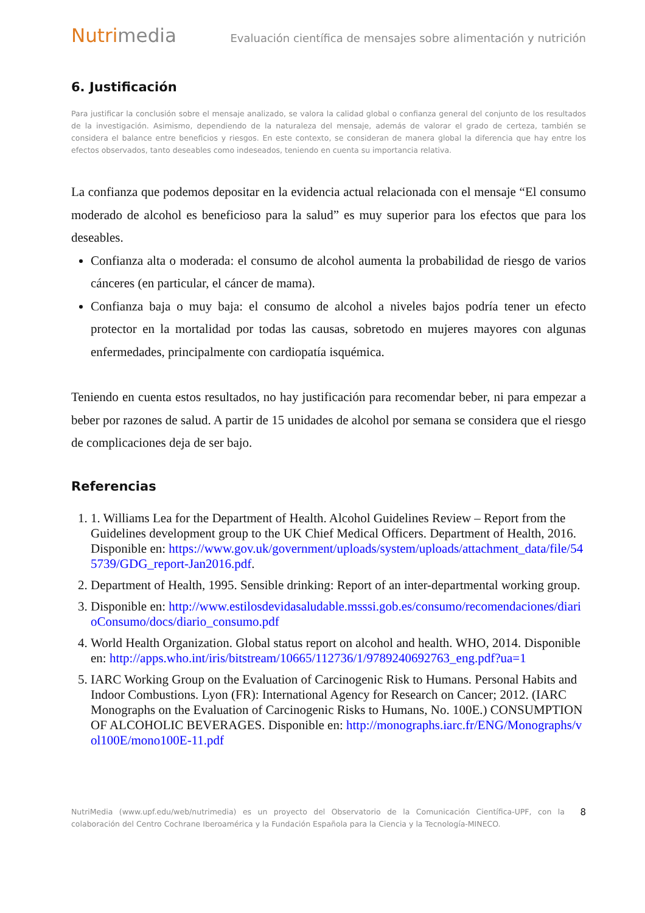Nutrimedia
Evaluación científica de mensajes sobre alimentación y nutrición
6. Justificación
Para justificar la conclusión sobre el mensaje analizado, se valora la calidad global o confianza general del conjunto de los resultados de la investigación. Asimismo, dependiendo de la naturaleza del mensaje, además de valorar el grado de certeza, también se considera el balance entre beneficios y riesgos. En este contexto, se consideran de manera global la diferencia que hay entre los efectos observados, tanto deseables como indeseados, teniendo en cuenta su importancia relativa.
La confianza que podemos depositar en la evidencia actual relacionada con el mensaje “El consumo moderado de alcohol es beneficioso para la salud” es muy superior para los efectos que para los deseables.
Confianza alta o moderada: el consumo de alcohol aumenta la probabilidad de riesgo de varios cánceres (en particular, el cáncer de mama).
Confianza baja o muy baja: el consumo de alcohol a niveles bajos podría tener un efecto protector en la mortalidad por todas las causas, sobretodo en mujeres mayores con algunas enfermedades, principalmente con cardiopatía isquémica.
Teniendo en cuenta estos resultados, no hay justificación para recomendar beber, ni para empezar a beber por razones de salud. A partir de 15 unidades de alcohol por semana se considera que el riesgo de complicaciones deja de ser bajo.
Referencias
1. 1. Williams Lea for the Department of Health. Alcohol Guidelines Review – Report from the Guidelines development group to the UK Chief Medical Officers. Department of Health, 2016. Disponible en: https://www.gov.uk/government/uploads/system/uploads/attachment_data/file/545739/GDG_report-Jan2016.pdf.
2. Department of Health, 1995. Sensible drinking: Report of an inter-departmental working group.
3. Disponible en: http://www.estilosdevidasaludable.msssi.gob.es/consumo/recomendaciones/diarioConsumo/docs/diario_consumo.pdf
4. World Health Organization. Global status report on alcohol and health. WHO, 2014. Disponible en: http://apps.who.int/iris/bitstream/10665/112736/1/9789240692763_eng.pdf?ua=1
5. IARC Working Group on the Evaluation of Carcinogenic Risk to Humans. Personal Habits and Indoor Combustions. Lyon (FR): International Agency for Research on Cancer; 2012. (IARC Monographs on the Evaluation of Carcinogenic Risks to Humans, No. 100E.) CONSUMPTION OF ALCOHOLIC BEVERAGES. Disponible en: http://monographs.iarc.fr/ENG/Monographs/vol100E/mono100E-11.pdf
NutriMedia (www.upf.edu/web/nutrimedia) es un proyecto del Observatorio de la Comunicación Científica-UPF, con la colaboración del Centro Cochrane Iberoamérica y la Fundación Española para la Ciencia y la Tecnología-MINECO.
8